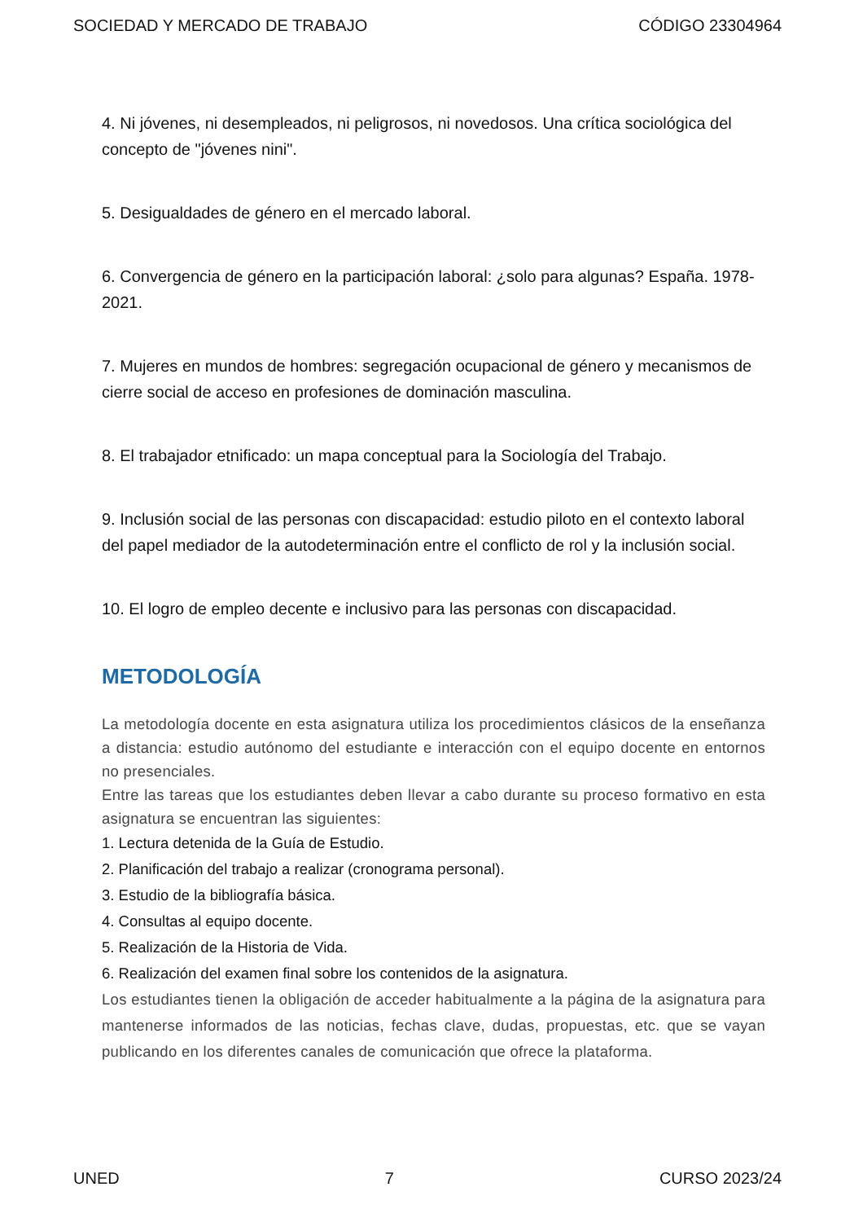SOCIEDAD Y MERCADO DE TRABAJO CÓDIGO 23304964
4. Ni jóvenes, ni desempleados, ni peligrosos, ni novedosos. Una crítica sociológica del concepto de "jóvenes nini".
5. Desigualdades de género en el mercado laboral.
6. Convergencia de género en la participación laboral: ¿solo para algunas? España. 1978-2021.
7. Mujeres en mundos de hombres: segregación ocupacional de género y mecanismos de cierre social de acceso en profesiones de dominación masculina.
8. El trabajador etnificado: un mapa conceptual para la Sociología del Trabajo.
9. Inclusión social de las personas con discapacidad: estudio piloto en el contexto laboral del papel mediador de la autodeterminación entre el conflicto de rol y la inclusión social.
10. El logro de empleo decente e inclusivo para las personas con discapacidad.
METODOLOGÍA
La metodología docente en esta asignatura utiliza los procedimientos clásicos de la enseñanza a distancia: estudio autónomo del estudiante e interacción con el equipo docente en entornos no presenciales.
Entre las tareas que los estudiantes deben llevar a cabo durante su proceso formativo en esta asignatura se encuentran las siguientes:
1. Lectura detenida de la Guía de Estudio.
2. Planificación del trabajo a realizar (cronograma personal).
3. Estudio de la bibliografía básica.
4. Consultas al equipo docente.
5. Realización de la Historia de Vida.
6. Realización del examen final sobre los contenidos de la asignatura.
Los estudiantes tienen la obligación de acceder habitualmente a la página de la asignatura para mantenerse informados de las noticias, fechas clave, dudas, propuestas, etc. que se vayan publicando en los diferentes canales de comunicación que ofrece la plataforma.
UNED 7 CURSO 2023/24